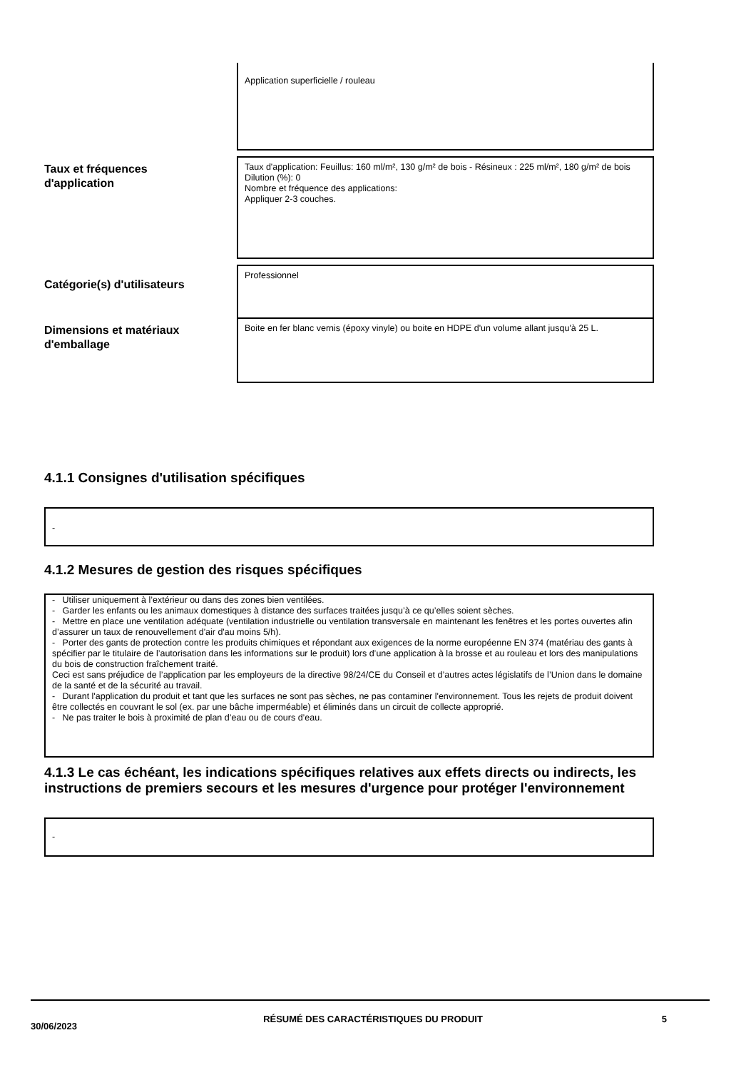Application superficielle / rouleau
Taux et fréquences
d'application
Taux d'application: Feuillus: 160 ml/m², 130 g/m² de bois - Résineux : 225 ml/m², 180 g/m² de bois
Dilution (%): 0
Nombre et fréquence des applications:
Appliquer 2-3 couches.
Catégorie(s) d'utilisateurs
Professionnel
Dimensions et matériaux
d'emballage
Boite en fer blanc vernis (époxy vinyle) ou boite en HDPE d'un volume allant jusqu'à 25 L.
4.1.1 Consignes d'utilisation spécifiques
-
4.1.2 Mesures de gestion des risques spécifiques
- Utiliser uniquement à l’extérieur ou dans des zones bien ventilées.
- Garder les enfants ou les animaux domestiques à distance des surfaces traitées jusqu’à ce qu’elles soient sèches.
- Mettre en place une ventilation adéquate (ventilation industrielle ou ventilation transversale en maintenant les fenêtres et les portes ouvertes afin d’assurer un taux de renouvellement d'air d'au moins 5/h).
- Porter des gants de protection contre les produits chimiques et répondant aux exigences de la norme européenne EN 374 (matériau des gants à spécifier par le titulaire de l’autorisation dans les informations sur le produit) lors d’une application à la brosse et au rouleau et lors des manipulations du bois de construction fraîchement traité.
Ceci est sans préjudice de l’application par les employeurs de la directive 98/24/CE du Conseil et d’autres actes législatifs de l’Union dans le domaine de la santé et de la sécurité au travail.
- Durant l'application du produit et tant que les surfaces ne sont pas sèches, ne pas contaminer l'environnement. Tous les rejets de produit doivent être collectés en couvrant le sol (ex. par une bâche imperméable) et éliminés dans un circuit de collecte approprié.
- Ne pas traiter le bois à proximité de plan d’eau ou de cours d’eau.
4.1.3 Le cas échéant, les indications spécifiques relatives aux effets directs ou indirects, les instructions de premiers secours et les mesures d'urgence pour protéger l'environnement
-
30/06/2023
RÉSUMÉ DES CARACTÉRISTIQUES DU PRODUIT 5